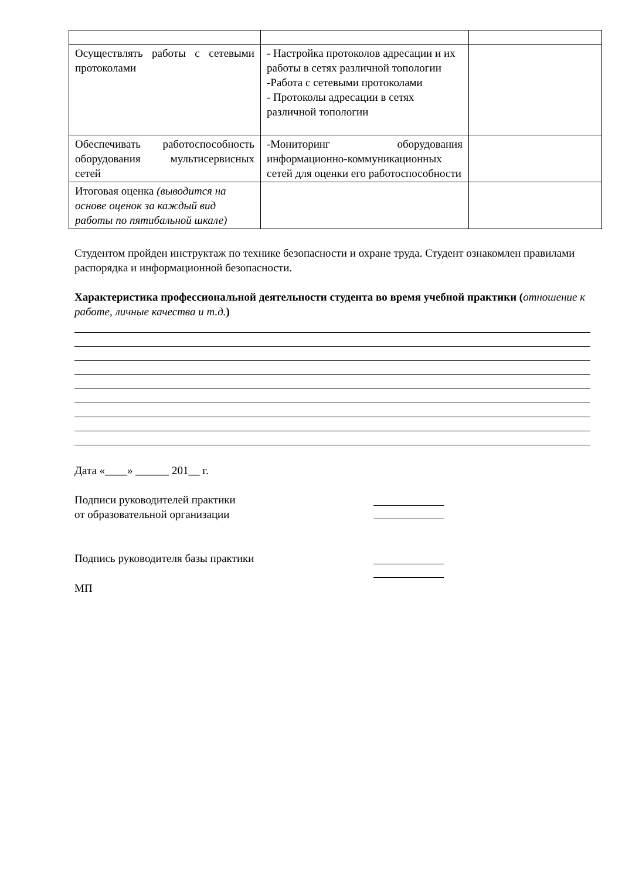| Осуществлять работы с сетевыми протоколами | - Настройка протоколов адресации и их работы в сетях различной топологии -Работа с сетевыми протоколами - Протоколы адресации в сетях различной топологии | |
| Обеспечивать работоспособность оборудования мультисервисных сетей | -Мониторинг оборудования информационно-коммуникационных сетей для оценки его работоспособности | |
| Итоговая оценка (выводится на основе оценок за каждый вид работы по пятибальной шкале) | | |
Студентом пройден инструктаж по технике безопасности и охране труда. Студент ознакомлен правилами распорядка и информационной безопасности.
Характеристика профессиональной деятельности студента во время учебной практики (отношение к работе, личные качества и т.д.)
Дата «____» ______ 201__ г.
Подписи руководителей практики
от образовательной организации
Подпись руководителя базы практики
МП